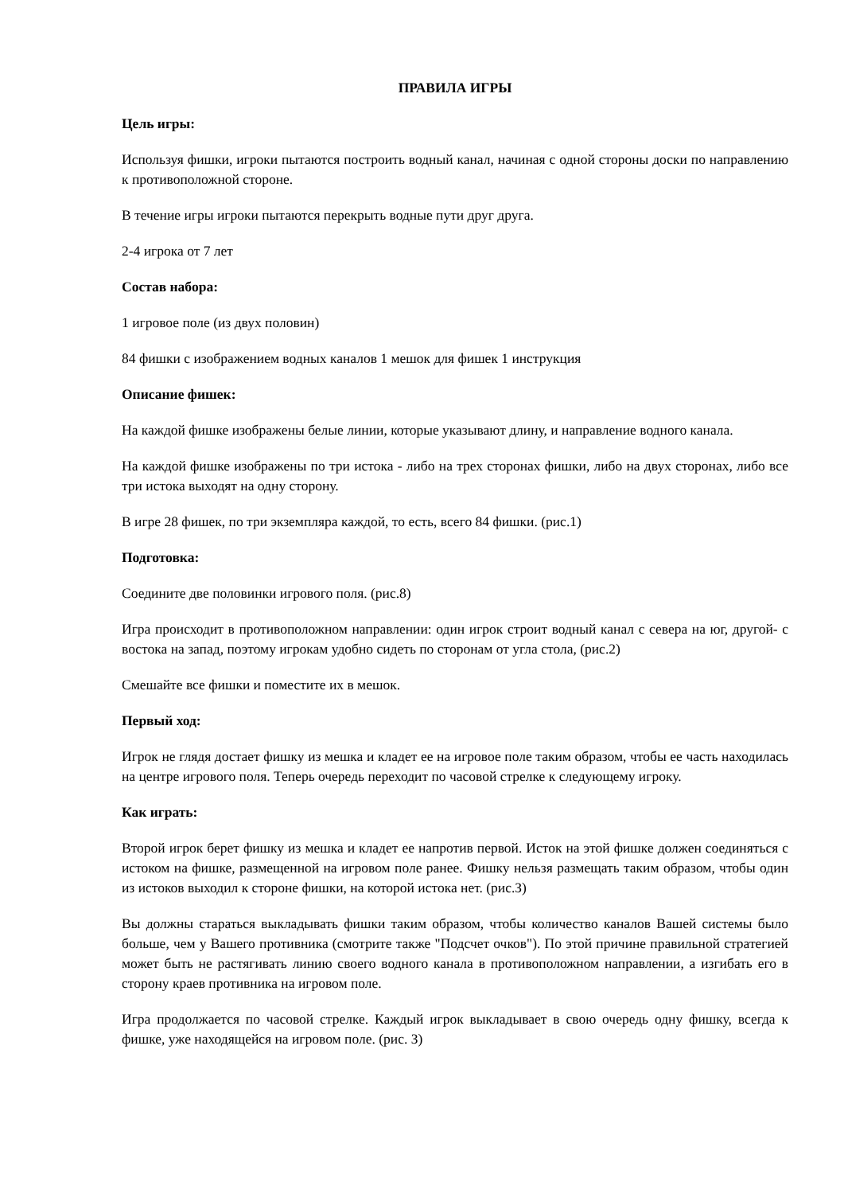ПРАВИЛА ИГРЫ
Цель игры:
Используя фишки, игроки пытаются построить водный канал, начиная с одной стороны доски по направлению к противоположной стороне.
В течение игры игроки пытаются перекрыть водные пути друг друга.
2-4 игрока от 7 лет
Состав набора:
1 игровое поле (из двух половин)
84 фишки с изображением водных каналов 1 мешок для фишек 1 инструкция
Описание фишек:
На каждой фишке изображены белые линии, которые указывают длину, и направление водного канала.
На каждой фишке изображены по три истока - либо на трех сторонах фишки, либо на двух сторонах, либо все три истока выходят на одну сторону.
В игре 28 фишек, по три экземпляра каждой, то есть, всего 84 фишки. (рис.1)
Подготовка:
Соедините две половинки игрового поля. (рис.8)
Игра происходит в противоположном направлении: один игрок строит водный канал с севера на юг, другой- с востока на запад, поэтому игрокам удобно сидеть по сторонам от угла стола, (рис.2)
Смешайте все фишки и поместите их в мешок.
Первый ход:
Игрок не глядя достает фишку из мешка и кладет ее на игровое поле таким образом, чтобы ее часть находилась на центре игрового поля. Теперь очередь переходит по часовой стрелке к следующему игроку.
Как играть:
Второй игрок берет фишку из мешка и кладет ее напротив первой. Исток на этой фишке должен соединяться с истоком на фишке, размещенной на игровом поле ранее. Фишку нельзя размещать таким образом, чтобы один из истоков выходил к стороне фишки, на которой истока нет. (рис.З)
Вы должны стараться выкладывать фишки таким образом, чтобы количество каналов Вашей системы было больше, чем у Вашего противника (смотрите также "Подсчет очков"). По этой причине правильной стратегией может быть не растягивать линию своего водного канала в противоположном направлении, а изгибать его в сторону краев противника на игровом поле.
Игра продолжается по часовой стрелке. Каждый игрок выкладывает в свою очередь одну фишку, всегда к фишке, уже находящейся на игровом поле. (рис. З)